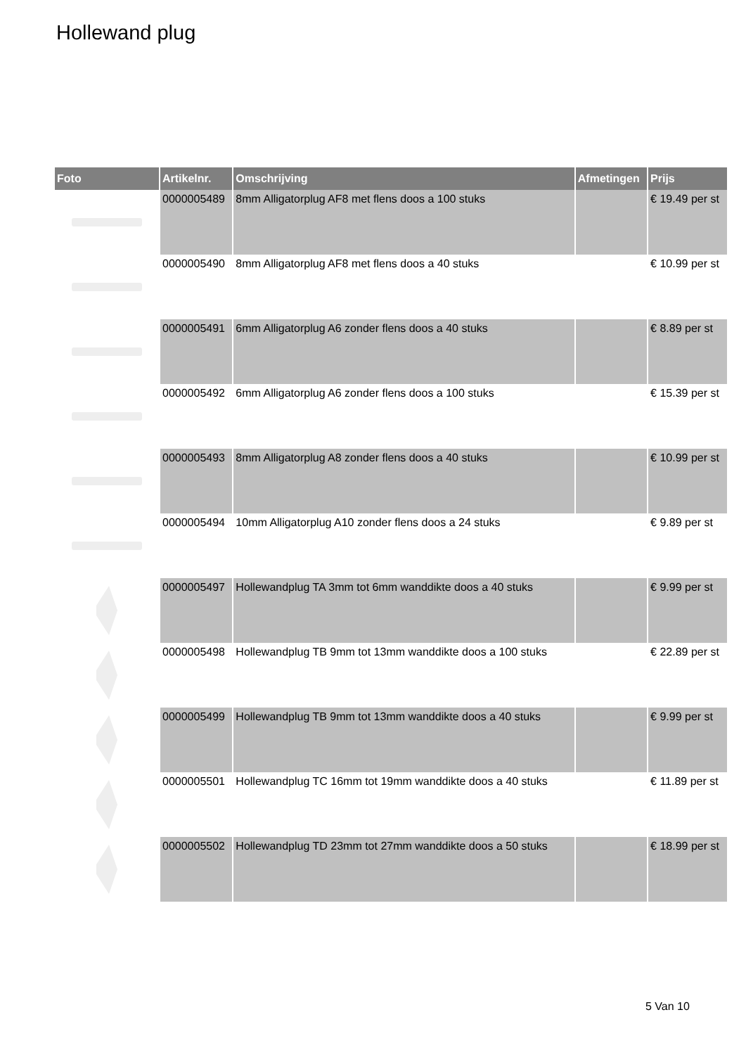Hollewand plug
| Foto | Artikelnr. | Omschrijving | Afmetingen | Prijs |
| --- | --- | --- | --- | --- |
| | 0000005489 | 8mm Alligatorplug AF8 met flens doos a 100 stuks | | € 19.49 per st |
| | 0000005490 | 8mm Alligatorplug AF8 met flens doos a 40 stuks | | € 10.99 per st |
| | 0000005491 | 6mm Alligatorplug A6 zonder flens doos a 40 stuks | | € 8.89 per st |
| | 0000005492 | 6mm Alligatorplug A6 zonder flens doos a 100 stuks | | € 15.39 per st |
| | 0000005493 | 8mm Alligatorplug A8 zonder flens doos a 40 stuks | | € 10.99 per st |
| | 0000005494 | 10mm Alligatorplug A10 zonder flens doos a 24 stuks | | € 9.89 per st |
| | 0000005497 | Hollewandplug TA 3mm tot 6mm wanddikte doos a 40 stuks | | € 9.99 per st |
| | 0000005498 | Hollewandplug TB 9mm tot 13mm wanddikte doos a 100 stuks | | € 22.89 per st |
| | 0000005499 | Hollewandplug TB 9mm tot 13mm wanddikte doos a 40 stuks | | € 9.99 per st |
| | 0000005501 | Hollewandplug TC 16mm tot 19mm wanddikte doos a 40 stuks | | € 11.89 per st |
| | 0000005502 | Hollewandplug TD 23mm tot 27mm wanddikte doos a 50 stuks | | € 18.99 per st |
5 Van 10